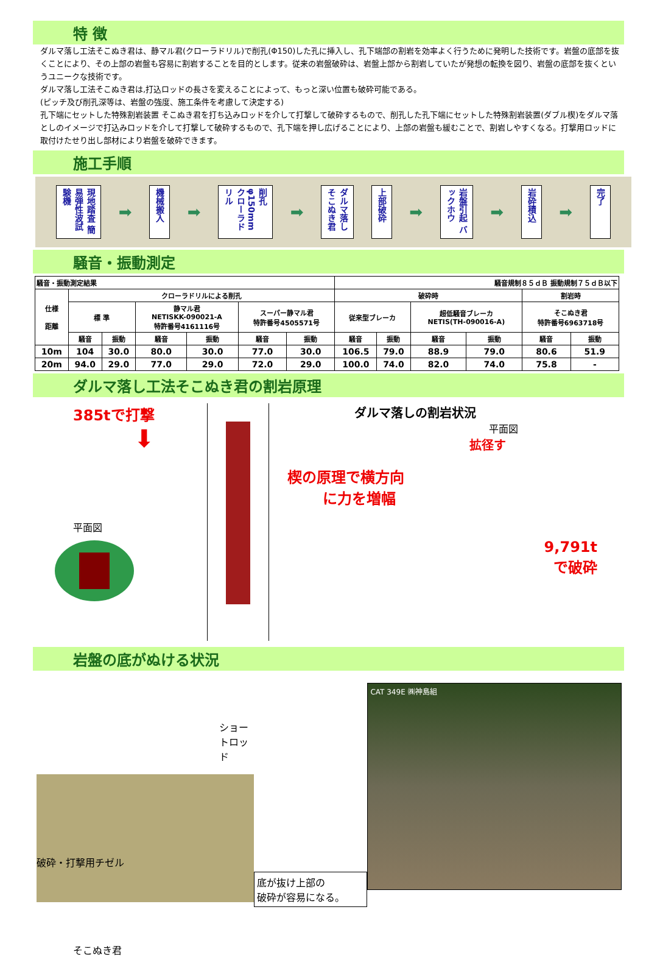特 徴
ダルマ落し工法そこぬき君は、静マル君(クローラドリル)で削孔(Φ150)した孔に挿入し、孔下端部の割岩を効率よく行うために発明した技術です。岩盤の底部を抜くことにより、その上部の岩盤も容易に割岩することを目的とします。従来の岩盤破砕は、岩盤上部から割岩していたが発想の転換を図り、岩盤の底部を抜くというユニークな技術です。
ダルマ落し工法そこぬき君は,打込ロッドの長さを変えることによって、もっと深い位置も破砕可能である。
(ピッチ及び削孔深等は、岩盤の強度、施工条件を考慮して決定する)
孔下端にセットした特殊割岩装置 そこぬき君を打ち込みロッドを介して打撃して破砕するもので、削孔した孔下端にセットした特殊割岩装置(ダブル楔)をダルマ落としのイメージで打込みロッドを介して打撃して破砕するもので、孔下端を押し広げることにより、上部の岩盤も緩むことで、割岩しやすくなる。打撃用ロッドに取付けたせり出し部材により岩盤を破砕できます。
施工手順
現地踏査 簡易弾性波試験機
➡
機械搬入
➡
削孔 φ150mm クローラドリル
➡
ダルマ落し そこぬき君
上部破砕
➡
岩盤引起 バックホウ
➡
岩砕積込
➡
完了
騒音・振動測定
| 騒音・振動測定結果 | | | | | | | 騒音規制８５ｄＢ 振動規制７５ｄＢ以下 | | | | | |
| --- | --- | --- | --- | --- | --- | --- | --- | --- | --- | --- | --- | --- |
| 仕様 距離 | クローラドリルによる削孔 | | | | | | 破砕時 | | | | 割岩時 | |
| | 標 準 | | 静マル君 NETISKK-090021-A 特許番号4161116号 | | スーパー静マル君 特許番号4505571号 | | 従来型ブレーカ | | 超低騒音ブレーカ NETIS(TH-090016-A) | | そこぬき君 特許番号6963718号 | |
| | 騒音 | 振動 | 騒音 | 振動 | 騒音 | 振動 | 騒音 | 振動 | 騒音 | 振動 | 騒音 | 振動 |
| 10m | 104 | 30.0 | 80.0 | 30.0 | 77.0 | 30.0 | 106.5 | 79.0 | 88.9 | 79.0 | 80.6 | 51.9 |
| 20m | 94.0 | 29.0 | 77.0 | 29.0 | 72.0 | 29.0 | 100.0 | 74.0 | 82.0 | 74.0 | 75.8 | - |
ダルマ落し工法そこぬき君の割岩原理
385tで打撃
⬇
平面図
ダルマ落しの割岩状況
平面図
拡径す
楔の原理で横方向
に力を増幅
9,791t
で破砕
岩盤の底がぬける状況
ショートロッド
破砕・打撃用チゼル
そこぬき君
底が抜け上部の
破砕が容易になる。
CAT 349E ㈱神島組